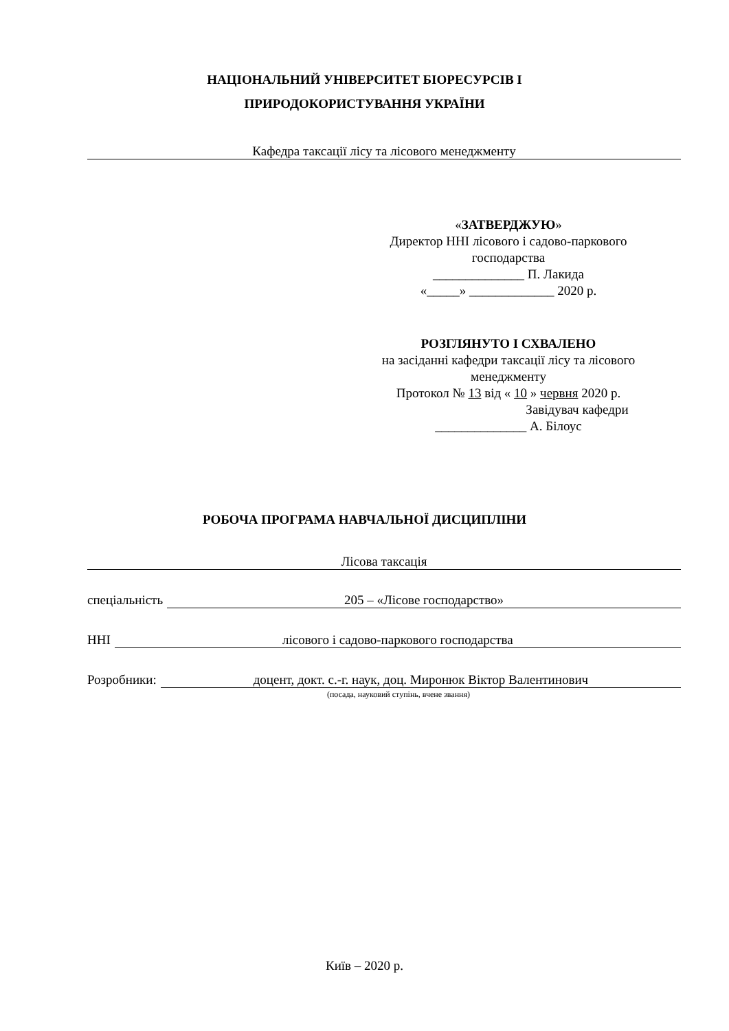НАЦІОНАЛЬНИЙ УНІВЕРСИТЕТ БІОРЕСУРСІВ І
ПРИРОДОКОРИСТУВАННЯ УКРАЇНИ
Кафедра таксації лісу та лісового менеджменту
«ЗАТВЕРДЖУЮ»
Директор ННІ лісового і садово-паркового
господарства
______________ П. Лакида
«_____» _____________ 2020 р.
РОЗГЛЯНУТО І СХВАЛЕНО
на засіданні кафедри таксації лісу та лісового
менеджменту
Протокол № 13 від « 10 » червня 2020 р.
Завідувач кафедри
______________ А. Білоус
РОБОЧА ПРОГРАМА НАВЧАЛЬНОЇ ДИСЦИПЛІНИ
Лісова таксація
спеціальність 205 – «Лісове господарство»
ННІ лісового і садово-паркового господарства
Розробники: доцент, докт. с.-г. наук, доц. Миронюк Віктор Валентинович
(посада, науковий ступінь, вчене звання)
Київ – 2020 р.